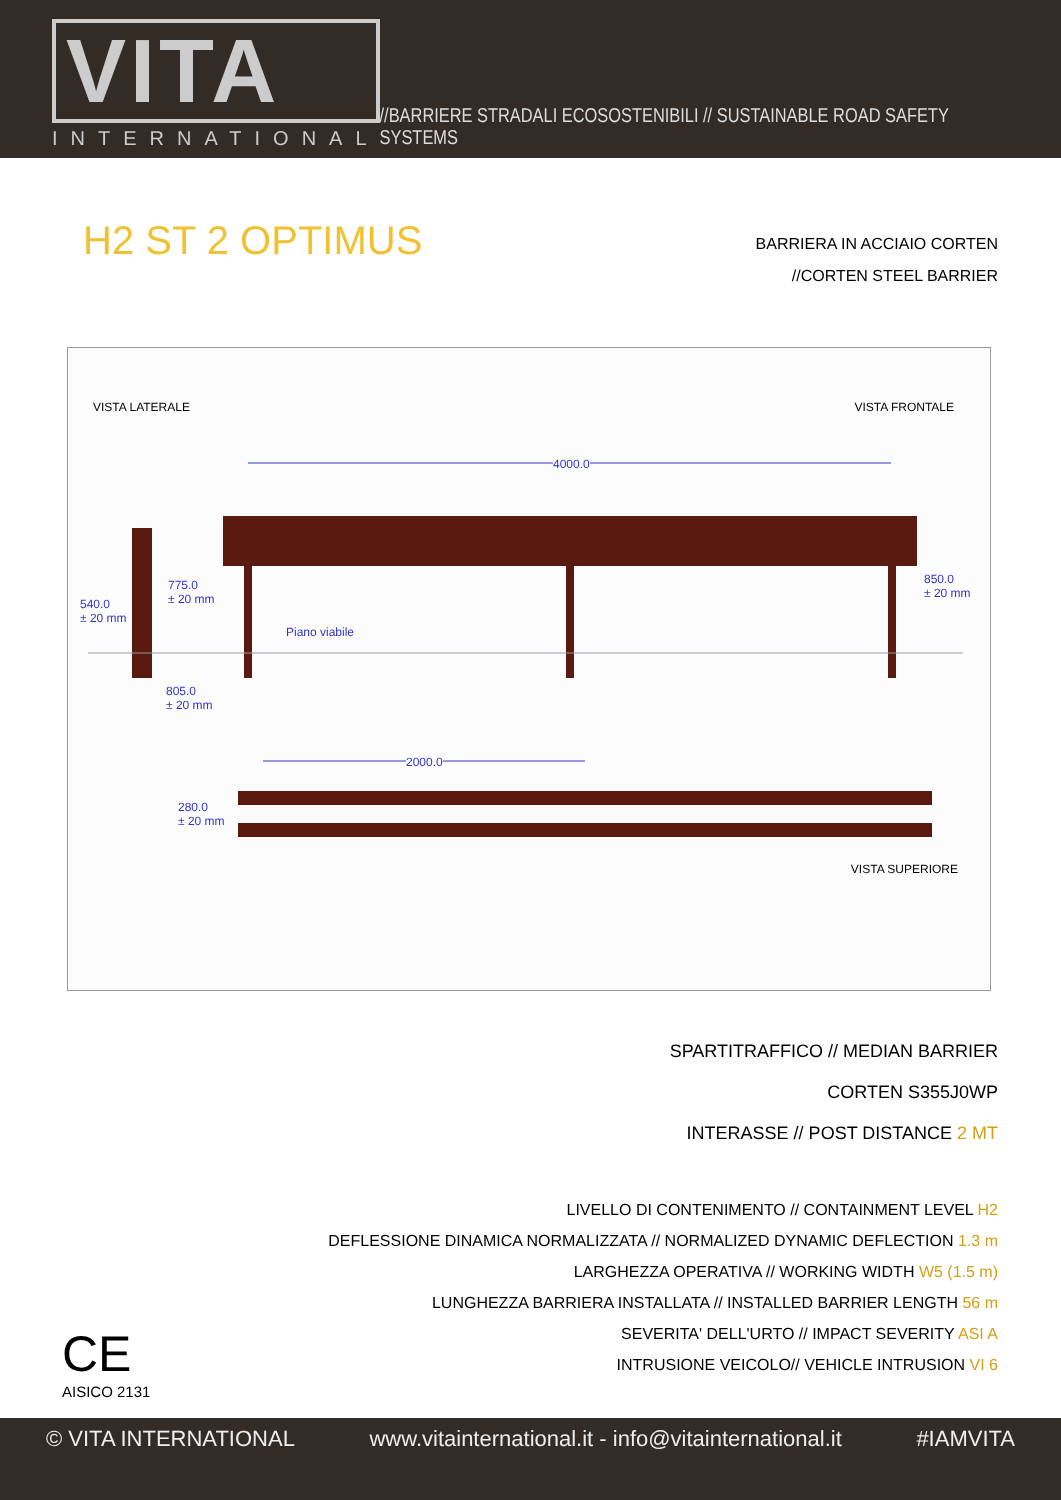VITA
INTERNATIONAL
//BARRIERE STRADALI ECOSOSTENIBILI // SUSTAINABLE ROAD SAFETY SYSTEMS
H2 ST 2 OPTIMUS
BARRIERA IN ACCIAIO CORTEN
//CORTEN STEEL BARRIER
VISTA LATERALE VISTA FRONTALE
4000.0
540.0
± 20 mm
775.0
± 20 mm
Piano viabile
850.0
± 20 mm
805.0
± 20 mm
2000.0
280.0
± 20 mm
VISTA SUPERIORE
SPARTITRAFFICO // MEDIAN BARRIER
CORTEN S355J0WP
INTERASSE // POST DISTANCE 2 MT
LIVELLO DI CONTENIMENTO // CONTAINMENT LEVEL H2
DEFLESSIONE DINAMICA NORMALIZZATA // NORMALIZED DYNAMIC DEFLECTION 1.3 m
LARGHEZZA OPERATIVA // WORKING WIDTH W5 (1.5 m)
LUNGHEZZA BARRIERA INSTALLATA // INSTALLED BARRIER LENGTH 56 m
SEVERITA' DELL'URTO // IMPACT SEVERITY ASI A
INTRUSIONE VEICOLO// VEHICLE INTRUSION VI 6
CE
AISICO 2131
© VITA INTERNATIONAL www.vitainternational.it - info@vitainternational.it #IAMVITA